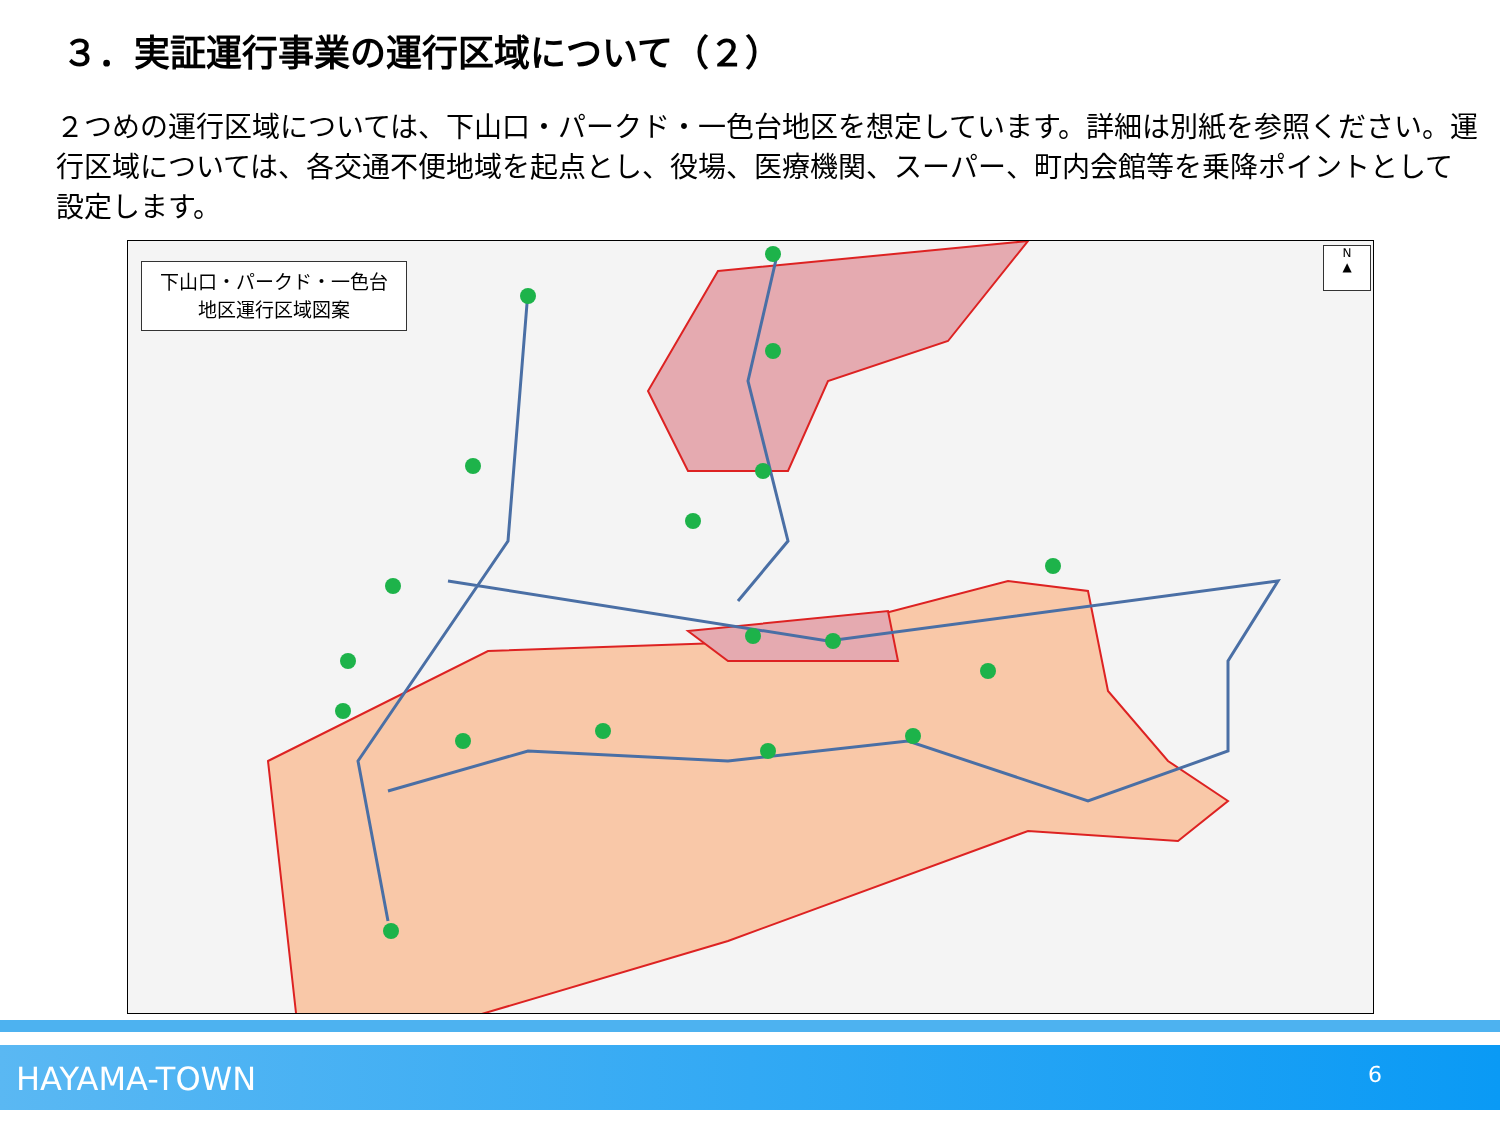３．実証運行事業の運行区域について（２）
２つめの運行区域については、下山口・パークド・一色台地区を想定しています。詳細は別紙を参照ください。運行区域については、各交通不便地域を起点とし、役場、医療機関、スーパー、町内会館等を乗降ポイントとして設定します。
下山口・パークド・一色台
地区運行区域図案
N
▲
HAYAMA-TOWN 6